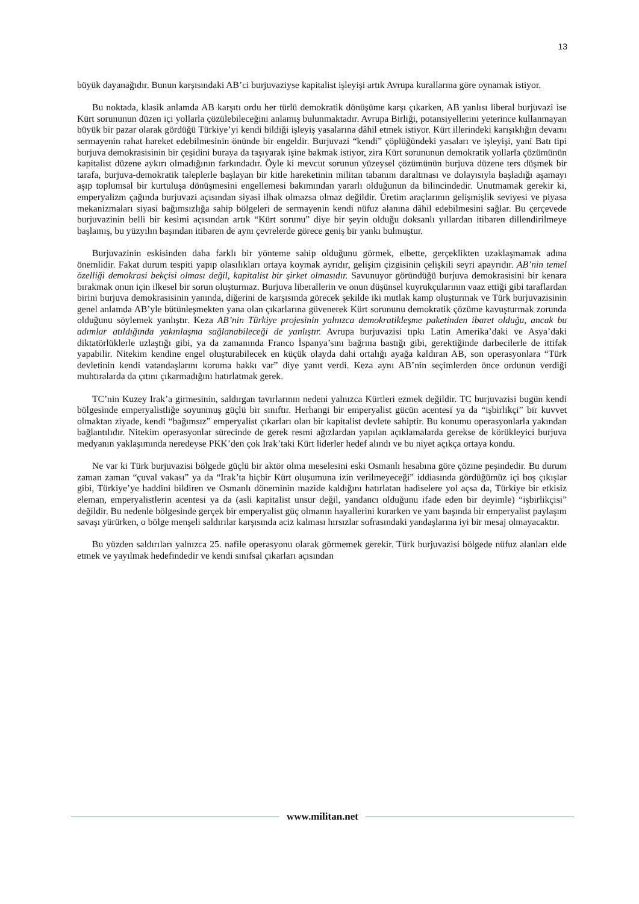13
büyük dayanağıdır. Bunun karşısındaki AB’ci burjuvaziyse kapitalist işleyişi artık Avrupa kurallarına göre oynamak istiyor.
Bu noktada, klasik anlamda AB karşıtı ordu her türlü demokratik dönüşüme karşı çıkarken, AB yanlısı liberal burjuvazi ise Kürt sorununun düzen içi yollarla çözülebileceğini anlamış bulunmaktadır. Avrupa Birliği, potansiyellerini yeterince kullanmayan büyük bir pazar olarak gördüğü Türkiye’yi kendi bildiği işleyiş yasalarına dâhil etmek istiyor. Kürt illerindeki karışıklığın devamı sermayenin rahat hareket edebilmesinin önünde bir engeldir. Burjuvazi “kendi” çöplüğündeki yasaları ve işleyişi, yani Batı tipi burjuva demokrasisinin bir çeşidini buraya da taşıyarak işine bakmak istiyor, zira Kürt sorununun demokratik yollarla çözümünün kapitalist düzene aykırı olmadığının farkındadır. Öyle ki mevcut sorunun yüzeysel çözümünün burjuva düzene ters düşmek bir tarafa, burjuva-demokratik taleplerle başlayan bir kitle hareketinin militan tabanını daraltması ve dolayısıyla başladığı aşamayı aşıp toplumsal bir kurtuluşa dönüşmesini engellemesi bakımından yararlı olduğunun da bilincindedir. Unutmamak gerekir ki, emperyalizm çağında burjuvazi açısından siyasi ilhak olmazsa olmaz değildir. Üretim araçlarının gelişmişlik seviyesi ve piyasa mekanizmaları siyasi bağımsızlığa sahip bölgeleri de sermayenin kendi nüfuz alanına dâhil edebilmesini sağlar. Bu çerçevede burjuvazinin belli bir kesimi açısından artık “Kürt sorunu” diye bir şeyin olduğu doksanlı yıllardan itibaren dillendirilmeye başlamış, bu yüzyılın başından itibaren de aynı çevrelerde görece geniş bir yankı bulmuştur.
Burjuvazinin eskisinden daha farklı bir yönteme sahip olduğunu görmek, elbette, gerçeklikten uzaklaşmamak adına önemlidir. Fakat durum tespiti yapıp olasılıkları ortaya koymak ayrıdır, gelişim çizgisinin çelişkili seyri apayrıdır. AB’nin temel özelliği demokrasi bekçisi olması değil, kapitalist bir şirket olmasıdır. Savunuyor göründüğü burjuva demokrasisini bir kenara bırakmak onun için ilkesel bir sorun oluşturmaz. Burjuva liberallerin ve onun düşünsel kuyrukçularının vaaz ettiği gibi taraflardan birini burjuva demokrasisinin yanında, diğerini de karşısında görecek şekilde iki mutlak kamp oluşturmak ve Türk burjuvazisinin genel anlamda AB’yle bütünleşmekten yana olan çıkarlarına güvenerek Kürt sorununu demokratik çözüme kavuşturmak zorunda olduğunu söylemek yanlıştır. Keza AB’nin Türkiye projesinin yalnızca demokratikleşme paketinden ibaret olduğu, ancak bu adımlar atıldığında yakınlaşma sağlanabileceği de yanlıştır. Avrupa burjuvazisi tıpkı Latin Amerika’daki ve Asya’daki diktatörlüklerle uzlaştığı gibi, ya da zamanında Franco İspanya’sını bağrına bastığı gibi, gerektiğinde darbecilerle de ittifak yapabilir. Nitekim kendine engel oluşturabilecek en küçük olayda dahi ortalığı ayağa kaldıran AB, son operasyonlara “Türk devletinin kendi vatandaşlarını koruma hakkı var” diye yanıt verdi. Keza aynı AB’nin seçimlerden önce ordunun verdiği muhtıralarda da çıtını çıkarmadığını hatırlatmak gerek.
TC’nin Kuzey Irak’a girmesinin, saldırgan tavırlarının nedeni yalnızca Kürtleri ezmek değildir. TC burjuvazisi bugün kendi bölgesinde emperyalistliğe soyunmuş güçlü bir sınıftır. Herhangi bir emperyalist gücün acentesi ya da “işbirlikçi” bir kuvvet olmaktan ziyade, kendi “bağımsız” emperyalist çıkarları olan bir kapitalist devlete sahiptir. Bu konumu operasyonlarla yakından bağlantılıdır. Nitekim operasyonlar sürecinde de gerek resmi ağızlardan yapılan açıklamalarda gerekse de körükleyici burjuva medyanın yaklaşımında neredeyse PKK’den çok Irak’taki Kürt liderler hedef alındı ve bu niyet açıkça ortaya kondu.
Ne var ki Türk burjuvazisi bölgede güçlü bir aktör olma meselesini eski Osmanlı hesabına göre çözme peşindedir. Bu durum zaman zaman “çuval vakası” ya da “Irak’ta hiçbir Kürt oluşumuna izin verilmeyeceği” iddiasında gördüğümüz içi boş çıkışlar gibi, Türkiye’ye haddini bildiren ve Osmanlı döneminin mazide kaldığını hatırlatan hadiselere yol açsa da, Türkiye bir etkisiz eleman, emperyalistlerin acentesi ya da (asli kapitalist unsur değil, yandancı olduğunu ifade eden bir deyimle) “işbirlikçisi” değildir. Bu nedenle bölgesinde gerçek bir emperyalist güç olmanın hayallerini kurarken ve yanı başında bir emperyalist paylaşım savaşı yürürken, o bölge menşeli saldırılar karşısında aciz kalması hırsızlar sofrasındaki yandaşlarına iyi bir mesaj olmayacaktır.
Bu yüzden saldırıları yalnızca 25. nafile operasyonu olarak görmemek gerekir. Türk burjuvazisi bölgede nüfuz alanları elde etmek ve yayılmak hedefindedir ve kendi sınıfsal çıkarları açısından
www.militan.net